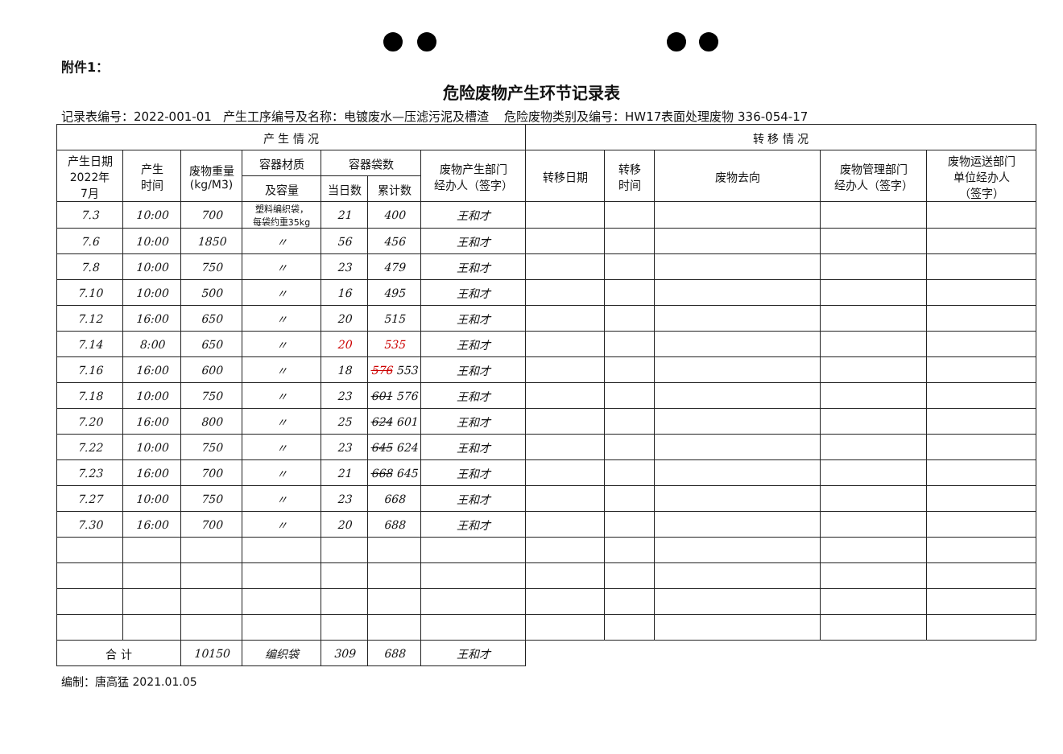附件1：
危险废物产生环节记录表
记录表编号：2022-001-01 产生工序编号及名称：电镀废水—压滤污泥及槽渣 危险废物类别及编号：HW17表面处理废物 336-054-17
| 产 生 情 况 | | | | | | | 转 移 情 况 | | | | |
| --- | --- | --- | --- | --- | --- | --- | --- | --- | --- | --- | --- |
| 产生日期 2022年 7月 | 产生 时间 | 废物重量 (kg/M3) | 容器材质 | 容器袋数 | | 废物产生部门 经办人（签字） | 转移日期 | 转移 时间 | 废物去向 | 废物管理部门 经办人（签字） | 废物运送部门 单位经办人 （签字） |
| | | | 及容量 | 当日数 | 累计数 | | | | | | |
| 7.3 | 10:00 | 700 | 塑料编织袋， 每袋约重35kg | 21 | 400 | 王和才 | | | | | |
| 7.6 | 10:00 | 1850 | 〃 | 56 | 456 | 王和才 | | | | | |
| 7.8 | 10:00 | 750 | 〃 | 23 | 479 | 王和才 | | | | | |
| 7.10 | 10:00 | 500 | 〃 | 16 | 495 | 王和才 | | | | | |
| 7.12 | 16:00 | 650 | 〃 | 20 | 515 | 王和才 | | | | | |
| 7.14 | 8:00 | 650 | 〃 | 20 | 535 | 王和才 | | | | | |
| 7.16 | 16:00 | 600 | 〃 | 18 | 576 553 | 王和才 | | | | | |
| 7.18 | 10:00 | 750 | 〃 | 23 | 601 576 | 王和才 | | | | | |
| 7.20 | 16:00 | 800 | 〃 | 25 | 624 601 | 王和才 | | | | | |
| 7.22 | 10:00 | 750 | 〃 | 23 | 645 624 | 王和才 | | | | | |
| 7.23 | 16:00 | 700 | 〃 | 21 | 668 645 | 王和才 | | | | | |
| 7.27 | 10:00 | 750 | 〃 | 23 | 668 | 王和才 | | | | | |
| 7.30 | 16:00 | 700 | 〃 | 20 | 688 | 王和才 | | | | | |
| 合 计 | | 10150 | 编织袋 | 309 | 688 | 王和才 | | | | | |
编制：唐高猛 2021.01.05